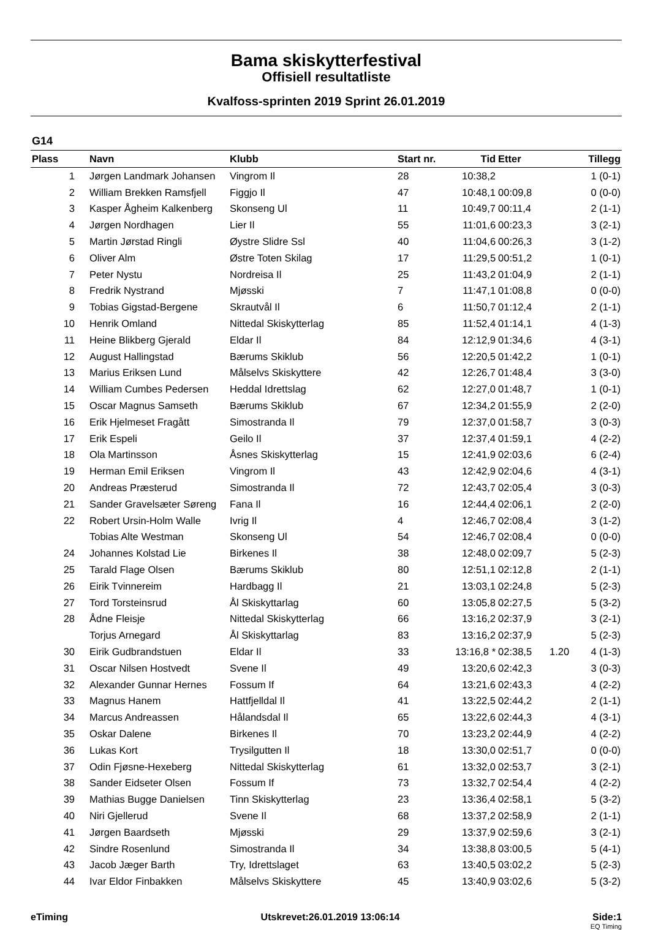Bama skiskytterfestival
Offisiell resultatliste
Kvalfoss-sprinten 2019 Sprint 26.01.2019
G14
| Plass | | Navn | Klubb | Start nr. | Tid | Etter | | Tillegg |
| --- | --- | --- | --- | --- | --- | --- | --- | --- |
| 1 | | Jørgen Landmark Johansen | Vingrom Il | 28 | 10:38,2 | | | 1 (0-1) |
| 2 | | William Brekken Ramsfjell | Figgjo Il | 47 | 10:48,1 | 00:09,8 | | 0 (0-0) |
| 3 | | Kasper Ågheim Kalkenberg | Skonseng Ul | 11 | 10:49,7 | 00:11,4 | | 2 (1-1) |
| 4 | | Jørgen Nordhagen | Lier Il | 55 | 11:01,6 | 00:23,3 | | 3 (2-1) |
| 5 | | Martin Jørstad Ringli | Øystre Slidre Ssl | 40 | 11:04,6 | 00:26,3 | | 3 (1-2) |
| 6 | | Oliver Alm | Østre Toten Skilag | 17 | 11:29,5 | 00:51,2 | | 1 (0-1) |
| 7 | | Peter Nystu | Nordreisa Il | 25 | 11:43,2 | 01:04,9 | | 2 (1-1) |
| 8 | | Fredrik Nystrand | Mjøsski | 7 | 11:47,1 | 01:08,8 | | 0 (0-0) |
| 9 | | Tobias Gigstad-Bergene | Skrautvål Il | 6 | 11:50,7 | 01:12,4 | | 2 (1-1) |
| 10 | | Henrik Omland | Nittedal Skiskytterlag | 85 | 11:52,4 | 01:14,1 | | 4 (1-3) |
| 11 | | Heine Blikberg Gjerald | Eldar Il | 84 | 12:12,9 | 01:34,6 | | 4 (3-1) |
| 12 | | August Hallingstad | Bærums Skiklub | 56 | 12:20,5 | 01:42,2 | | 1 (0-1) |
| 13 | | Marius Eriksen Lund | Målselvs Skiskyttere | 42 | 12:26,7 | 01:48,4 | | 3 (3-0) |
| 14 | | William Cumbes Pedersen | Heddal Idrettslag | 62 | 12:27,0 | 01:48,7 | | 1 (0-1) |
| 15 | | Oscar Magnus Samseth | Bærums Skiklub | 67 | 12:34,2 | 01:55,9 | | 2 (2-0) |
| 16 | | Erik Hjelmeset Fragått | Simostranda Il | 79 | 12:37,0 | 01:58,7 | | 3 (0-3) |
| 17 | | Erik Espeli | Geilo Il | 37 | 12:37,4 | 01:59,1 | | 4 (2-2) |
| 18 | | Ola Martinsson | Åsnes Skiskytterlag | 15 | 12:41,9 | 02:03,6 | | 6 (2-4) |
| 19 | | Herman Emil Eriksen | Vingrom Il | 43 | 12:42,9 | 02:04,6 | | 4 (3-1) |
| 20 | | Andreas Præsterud | Simostranda Il | 72 | 12:43,7 | 02:05,4 | | 3 (0-3) |
| 21 | | Sander Gravelsæter Søreng | Fana Il | 16 | 12:44,4 | 02:06,1 | | 2 (2-0) |
| 22 | | Robert Ursin-Holm Walle | Ivrig Il | 4 | 12:46,7 | 02:08,4 | | 3 (1-2) |
| | | Tobias Alte Westman | Skonseng Ul | 54 | 12:46,7 | 02:08,4 | | 0 (0-0) |
| 24 | | Johannes Kolstad Lie | Birkenes Il | 38 | 12:48,0 | 02:09,7 | | 5 (2-3) |
| 25 | | Tarald Flage Olsen | Bærums Skiklub | 80 | 12:51,1 | 02:12,8 | | 2 (1-1) |
| 26 | | Eirik Tvinnereim | Hardbagg Il | 21 | 13:03,1 | 02:24,8 | | 5 (2-3) |
| 27 | | Tord Torsteinsrud | Ål Skiskyttarlag | 60 | 13:05,8 | 02:27,5 | | 5 (3-2) |
| 28 | | Ådne Fleisje | Nittedal Skiskytterlag | 66 | 13:16,2 | 02:37,9 | | 3 (2-1) |
| | | Torjus Arnegard | Ål Skiskyttarlag | 83 | 13:16,2 | 02:37,9 | | 5 (2-3) |
| 30 | | Eirik Gudbrandstuen | Eldar Il | 33 | 13:16,8 * | 02:38,5 | 1.20 | 4 (1-3) |
| 31 | | Oscar Nilsen Hostvedt | Svene Il | 49 | 13:20,6 | 02:42,3 | | 3 (0-3) |
| 32 | | Alexander Gunnar Hernes | Fossum If | 64 | 13:21,6 | 02:43,3 | | 4 (2-2) |
| 33 | | Magnus Hanem | Hattfjelldal Il | 41 | 13:22,5 | 02:44,2 | | 2 (1-1) |
| 34 | | Marcus Andreassen | Hålandsdal Il | 65 | 13:22,6 | 02:44,3 | | 4 (3-1) |
| 35 | | Oskar Dalene | Birkenes Il | 70 | 13:23,2 | 02:44,9 | | 4 (2-2) |
| 36 | | Lukas Kort | Trysilgutten Il | 18 | 13:30,0 | 02:51,7 | | 0 (0-0) |
| 37 | | Odin Fjøsne-Hexeberg | Nittedal Skiskytterlag | 61 | 13:32,0 | 02:53,7 | | 3 (2-1) |
| 38 | | Sander Eidseter Olsen | Fossum If | 73 | 13:32,7 | 02:54,4 | | 4 (2-2) |
| 39 | | Mathias Bugge Danielsen | Tinn Skiskytterlag | 23 | 13:36,4 | 02:58,1 | | 5 (3-2) |
| 40 | | Niri Gjellerud | Svene Il | 68 | 13:37,2 | 02:58,9 | | 2 (1-1) |
| 41 | | Jørgen Baardseth | Mjøsski | 29 | 13:37,9 | 02:59,6 | | 3 (2-1) |
| 42 | | Sindre Rosenlund | Simostranda Il | 34 | 13:38,8 | 03:00,5 | | 5 (4-1) |
| 43 | | Jacob Jæger Barth | Try, Idrettslaget | 63 | 13:40,5 | 03:02,2 | | 5 (2-3) |
| 44 | | Ivar Eldor Finbakken | Målselvs Skiskyttere | 45 | 13:40,9 | 03:02,6 | | 5 (3-2) |
eTiming Utskrevet:26.01.2019 13:06:14 Side:1
EQ Timing